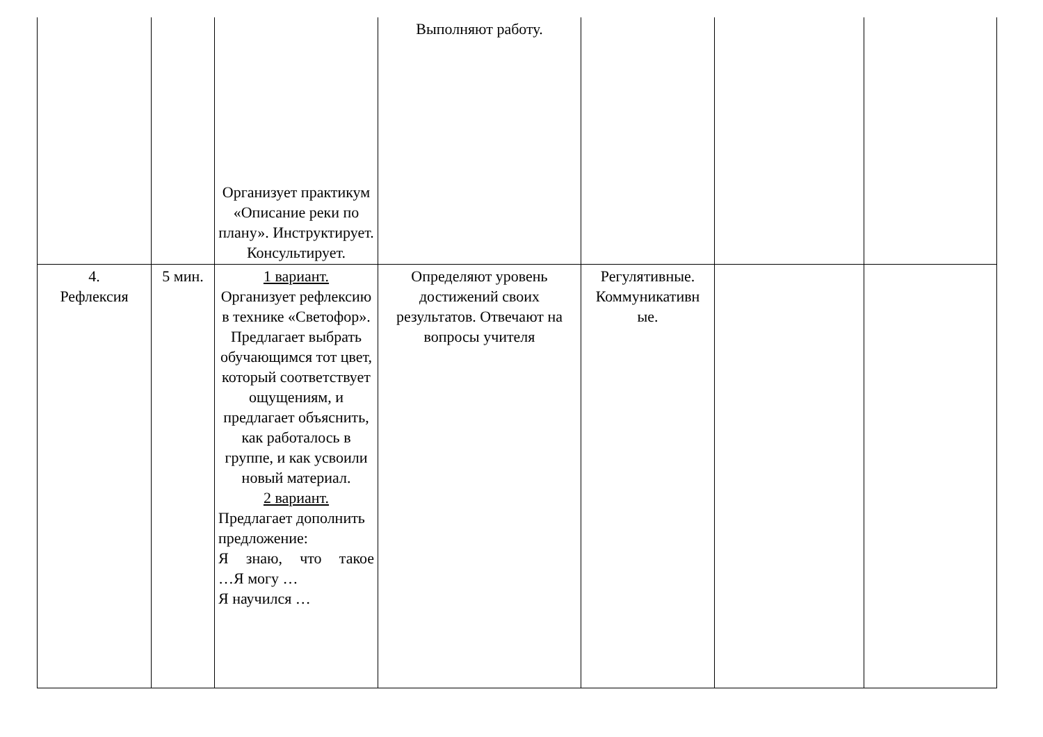| | | Организует практикум «Описание реки по плану». Инструктирует. Консультирует. | Выполняют работу. | | | |
| 4. Рефлексия | 5 мин. | 1 вариант. Организует рефлексию в технике «Светофор». Предлагает выбрать обучающимся тот цвет, который соответствует ощущениям, и предлагает объяснить, как работалось в группе, и как усвоили новый материал. 2 вариант. Предлагает дополнить предложение: Я знаю, что такое …Я могу … Я научился … | Определяют уровень достижений своих результатов. Отвечают на вопросы учителя | Регулятивные. Коммуникативн ые. | | |